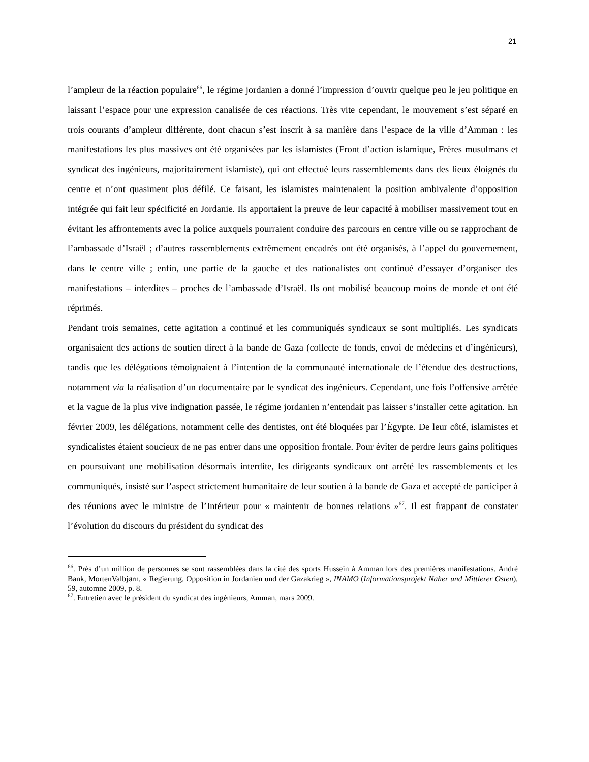21
l’ampleur de la réaction populaire<sup>66</sup>, le régime jordanien a donné l’impression d’ouvrir quelque peu le jeu politique en laissant l’espace pour une expression canalisée de ces réactions. Très vite cependant, le mouvement s’est séparé en trois courants d’ampleur différente, dont chacun s’est inscrit à sa manière dans l’espace de la ville d’Amman : les manifestations les plus massives ont été organisées par les islamistes (Front d’action islamique, Frères musulmans et syndicat des ingénieurs, majoritairement islamiste), qui ont effectué leurs rassemblements dans des lieux éloignés du centre et n’ont quasiment plus défilé. Ce faisant, les islamistes maintenaient la position ambivalente d’opposition intégrée qui fait leur spécificité en Jordanie. Ils apportaient la preuve de leur capacité à mobiliser massivement tout en évitant les affrontements avec la police auxquels pourraient conduire des parcours en centre ville ou se rapprochant de l’ambassade d’Israël ; d’autres rassemblements extrêmement encadrés ont été organisés, à l’appel du gouvernement, dans le centre ville ; enfin, une partie de la gauche et des nationalistes ont continué d’essayer d’organiser des manifestations – interdites – proches de l’ambassade d’Israël. Ils ont mobilisé beaucoup moins de monde et ont été réprimés.
Pendant trois semaines, cette agitation a continué et les communiqués syndicaux se sont multipliés. Les syndicats organisaient des actions de soutien direct à la bande de Gaza (collecte de fonds, envoi de médecins et d’ingénieurs), tandis que les délégations témoignaient à l’intention de la communauté internationale de l’étendue des destructions, notamment via la réalisation d’un documentaire par le syndicat des ingénieurs. Cependant, une fois l’offensive arrêtée et la vague de la plus vive indignation passée, le régime jordanien n’entendait pas laisser s’installer cette agitation. En février 2009, les délégations, notamment celle des dentistes, ont été bloquées par l’Égypte. De leur côté, islamistes et syndicalistes étaient soucieux de ne pas entrer dans une opposition frontale. Pour éviter de perdre leurs gains politiques en poursuivant une mobilisation désormais interdite, les dirigeants syndicaux ont arrêté les rassemblements et les communiqués, insisté sur l’aspect strictement humanitaire de leur soutien à la bande de Gaza et accepté de participer à des réunions avec le ministre de l’Intérieur pour « maintenir de bonnes relations »<sup>67</sup>. Il est frappant de constater l’évolution du discours du président du syndicat des
<sup>66</sup>. Près d’un million de personnes se sont rassemblées dans la cité des sports Hussein à Amman lors des premières manifestations. André Bank, MortenValbjørn, « Regierung, Opposition in Jordanien und der Gazakrieg », INAMO (Informationsprojekt Naher und Mittlerer Osten), 59, automne 2009, p. 8.
<sup>67</sup>. Entretien avec le président du syndicat des ingénieurs, Amman, mars 2009.